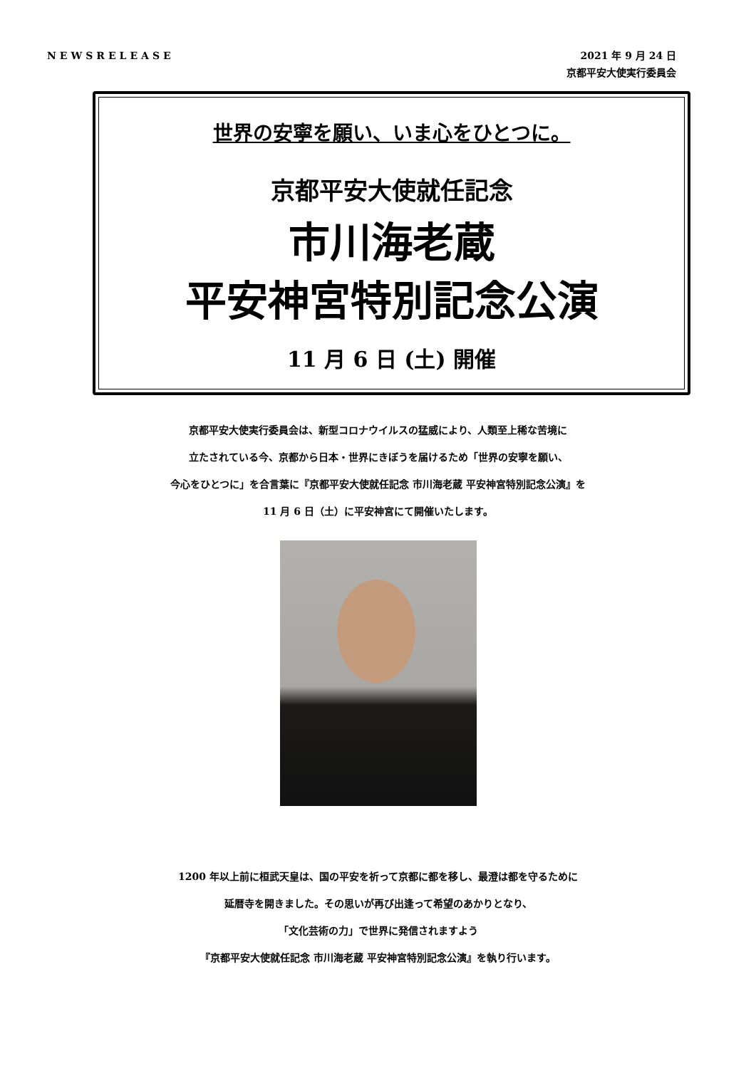NEWSRELEASE
2021 年 9 月 24 日
京都平安大使実行委員会
世界の安寧を願い、いま心をひとつに。
京都平安大使就任記念
市川海老蔵
平安神宮特別記念公演
11 月 6 日 (土) 開催
京都平安大使実行委員会は、新型コロナウイルスの猛威により、人類至上稀な苦境に
立たされている今、京都から日本・世界にきぼうを届けるため「世界の安寧を願い、
今心をひとつに」を合言葉に『京都平安大使就任記念 市川海老蔵 平安神宮特別記念公演』を
11 月 6 日（土）に平安神宮にて開催いたします。
1200 年以上前に桓武天皇は、国の平安を祈って京都に都を移し、最澄は都を守るために
延暦寺を開きました。その思いが再び出逢って希望のあかりとなり、
「文化芸術の力」で世界に発信されますよう
『京都平安大使就任記念 市川海老蔵 平安神宮特別記念公演』を執り行います。